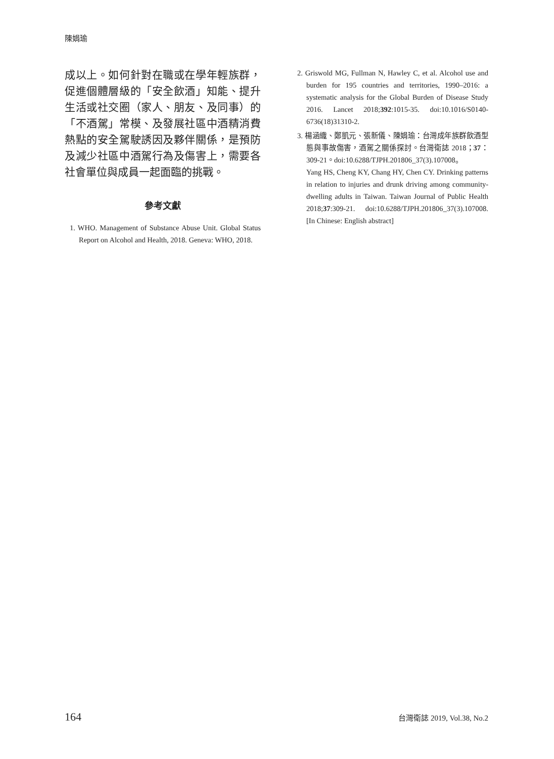陳娟瑜
成以上。如何針對在職或在學年輕族群，促進個體層級的「安全飲酒」知能、提升生活或社交圈（家人、朋友、及同事）的「不酒駕」常模、及發展社區中酒精消費熱點的安全駕駛誘因及夥伴關係，是預防及減少社區中酒駕行為及傷害上，需要各社會單位與成員一起面臨的挑戰。
參考文獻
1. WHO. Management of Substance Abuse Unit. Global Status Report on Alcohol and Health, 2018. Geneva: WHO, 2018.
2. Griswold MG, Fullman N, Hawley C, et al. Alcohol use and burden for 195 countries and territories, 1990–2016: a systematic analysis for the Global Burden of Disease Study 2016. Lancet 2018;392:1015-35. doi:10.1016/S0140-6736(18)31310-2.
3. 楊涵織、鄭凱元、張新儀、陳娟瑜：台灣成年族群飲酒型態與事故傷害，酒駕之關係探討。台灣衛誌 2018；37：309-21。doi:10.6288/TJPH.201806_37(3).107008。
Yang HS, Cheng KY, Chang HY, Chen CY. Drinking patterns in relation to injuries and drunk driving among community-dwelling adults in Taiwan. Taiwan Journal of Public Health 2018;37:309-21. doi:10.6288/TJPH.201806_37(3).107008. [In Chinese: English abstract]
164 台灣衛誌 2019, Vol.38, No.2